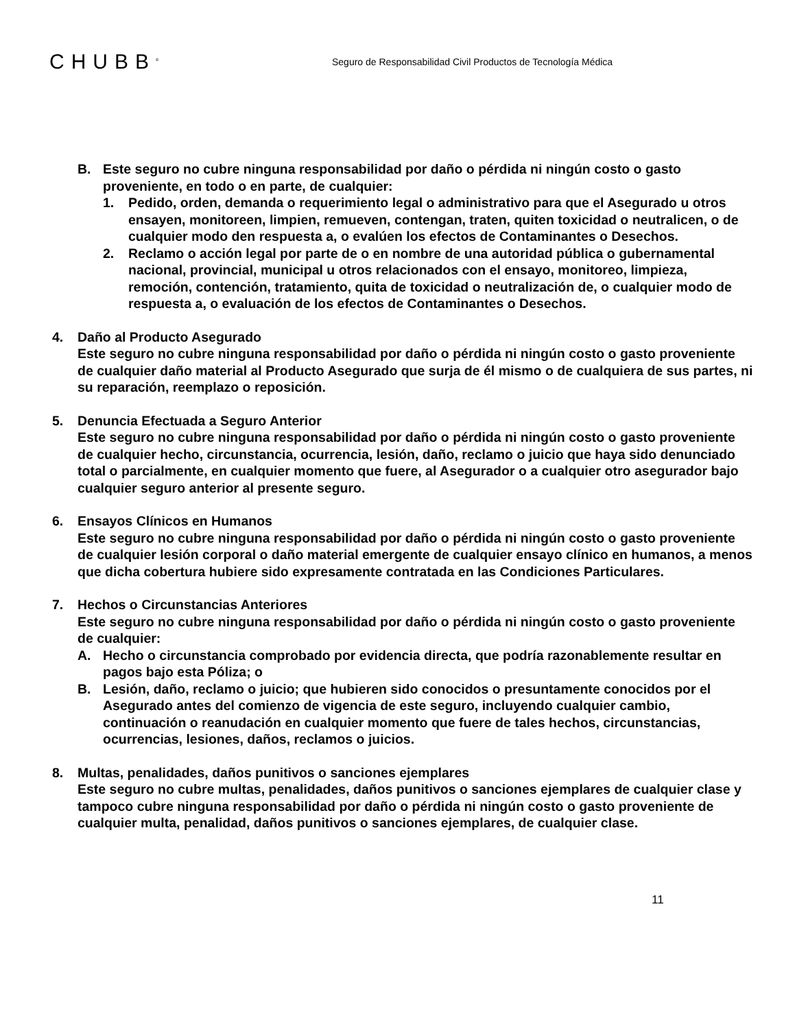CHUBB<sup>®</sup>
Seguro de Responsabilidad Civil Productos de Tecnología Médica
B. Este seguro no cubre ninguna responsabilidad por daño o pérdida ni ningún costo o gasto proveniente, en todo o en parte, de cualquier:
1. Pedido, orden, demanda o requerimiento legal o administrativo para que el Asegurado u otros ensayen, monitoreen, limpien, remueven, contengan, traten, quiten toxicidad o neutralicen, o de cualquier modo den respuesta a, o evalúen los efectos de Contaminantes o Desechos.
2. Reclamo o acción legal por parte de o en nombre de una autoridad pública o gubernamental nacional, provincial, municipal u otros relacionados con el ensayo, monitoreo, limpieza, remoción, contención, tratamiento, quita de toxicidad o neutralización de, o cualquier modo de respuesta a, o evaluación de los efectos de Contaminantes o Desechos.
4. Daño al Producto Asegurado
Este seguro no cubre ninguna responsabilidad por daño o pérdida ni ningún costo o gasto proveniente de cualquier daño material al Producto Asegurado que surja de él mismo o de cualquiera de sus partes, ni su reparación, reemplazo o reposición.
5. Denuncia Efectuada a Seguro Anterior
Este seguro no cubre ninguna responsabilidad por daño o pérdida ni ningún costo o gasto proveniente de cualquier hecho, circunstancia, ocurrencia, lesión, daño, reclamo o juicio que haya sido denunciado total o parcialmente, en cualquier momento que fuere, al Asegurador o a cualquier otro asegurador bajo cualquier seguro anterior al presente seguro.
6. Ensayos Clínicos en Humanos
Este seguro no cubre ninguna responsabilidad por daño o pérdida ni ningún costo o gasto proveniente de cualquier lesión corporal o daño material emergente de cualquier ensayo clínico en humanos, a menos que dicha cobertura hubiere sido expresamente contratada en las Condiciones Particulares.
7. Hechos o Circunstancias Anteriores
Este seguro no cubre ninguna responsabilidad por daño o pérdida ni ningún costo o gasto proveniente de cualquier:
A. Hecho o circunstancia comprobado por evidencia directa, que podría razonablemente resultar en pagos bajo esta Póliza; o
B. Lesión, daño, reclamo o juicio; que hubieren sido conocidos o presuntamente conocidos por el Asegurado antes del comienzo de vigencia de este seguro, incluyendo cualquier cambio, continuación o reanudación en cualquier momento que fuere de tales hechos, circunstancias, ocurrencias, lesiones, daños, reclamos o juicios.
8. Multas, penalidades, daños punitivos o sanciones ejemplares
Este seguro no cubre multas, penalidades, daños punitivos o sanciones ejemplares de cualquier clase y tampoco cubre ninguna responsabilidad por daño o pérdida ni ningún costo o gasto proveniente de cualquier multa, penalidad, daños punitivos o sanciones ejemplares, de cualquier clase.
11